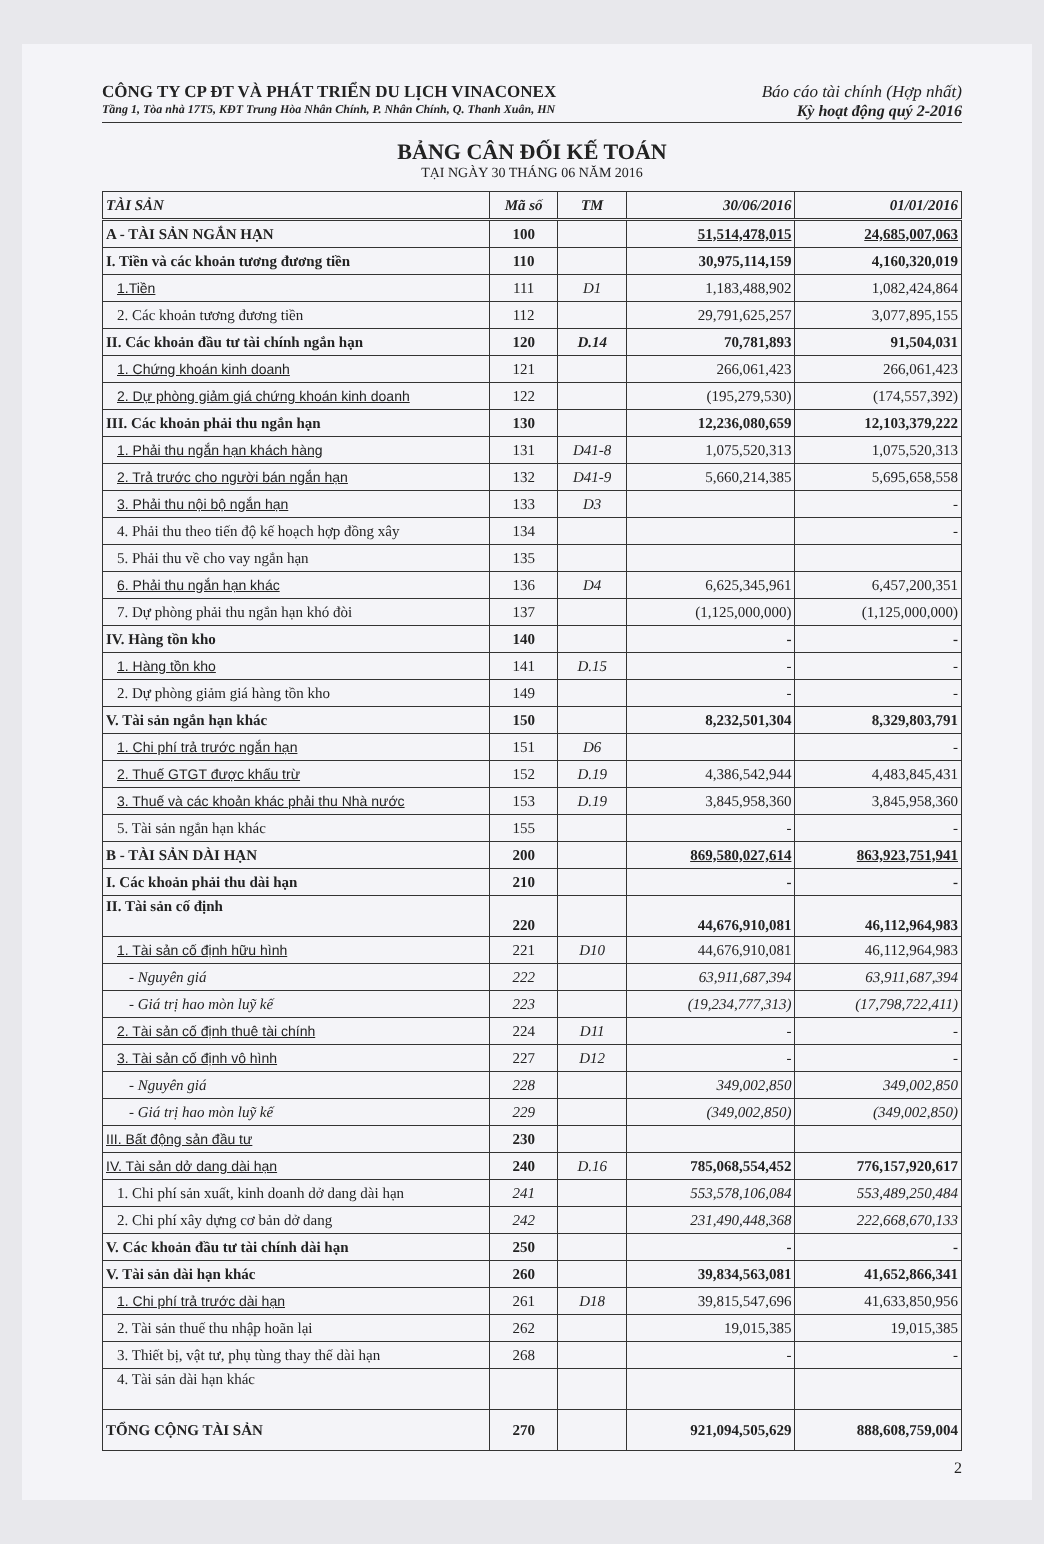CÔNG TY CP ĐT VÀ PHÁT TRIỂN DU LỊCH VINACONEX Báo cáo tài chính (Hợp nhất)
Tầng 1, Tòa nhà 17T5, KĐT Trung Hòa Nhân Chính, P. Nhân Chính, Q. Thanh Xuân, HN Kỳ hoạt động quý 2-2016
BẢNG CÂN ĐỐI KẾ TOÁN
TẠI NGÀY 30 THÁNG 06 NĂM 2016
| TÀI SẢN | Mã số | TM | 30/06/2016 | 01/01/2016 |
| --- | --- | --- | --- | --- |
| A - TÀI SẢN NGẮN HẠN | 100 | | 51,514,478,015 | 24,685,007,063 |
| I. Tiền và các khoản tương đương tiền | 110 | | 30,975,114,159 | 4,160,320,019 |
| 1.Tiền | 111 | D1 | 1,183,488,902 | 1,082,424,864 |
| 2. Các khoản tương đương tiền | 112 | | 29,791,625,257 | 3,077,895,155 |
| II. Các khoản đầu tư tài chính ngắn hạn | 120 | D.14 | 70,781,893 | 91,504,031 |
| 1. Chứng khoán kinh doanh | 121 | | 266,061,423 | 266,061,423 |
| 2. Dự phòng giảm giá chứng khoán kinh doanh | 122 | | (195,279,530) | (174,557,392) |
| III. Các khoản phải thu ngắn hạn | 130 | | 12,236,080,659 | 12,103,379,222 |
| 1. Phải thu ngắn hạn khách hàng | 131 | D41-8 | 1,075,520,313 | 1,075,520,313 |
| 2. Trả trước cho người bán ngắn hạn | 132 | D41-9 | 5,660,214,385 | 5,695,658,558 |
| 3. Phải thu nội bộ ngắn hạn | 133 | D3 | | - |
| 4. Phải thu theo tiến độ kế hoạch hợp đồng xây | 134 | | | - |
| 5. Phải thu về cho vay ngắn hạn | 135 | | | |
| 6. Phải thu ngắn hạn khác | 136 | D4 | 6,625,345,961 | 6,457,200,351 |
| 7. Dự phòng phải thu ngắn hạn khó đòi | 137 | | (1,125,000,000) | (1,125,000,000) |
| IV. Hàng tồn kho | 140 | | - | - |
| 1. Hàng tồn kho | 141 | D.15 | - | - |
| 2. Dự phòng giảm giá hàng tồn kho | 149 | | - | - |
| V. Tài sản ngắn hạn khác | 150 | | 8,232,501,304 | 8,329,803,791 |
| 1. Chi phí trả trước ngắn hạn | 151 | D6 | | - |
| 2. Thuế GTGT được khấu trừ | 152 | D.19 | 4,386,542,944 | 4,483,845,431 |
| 3. Thuế và các khoản khác phải thu Nhà nước | 153 | D.19 | 3,845,958,360 | 3,845,958,360 |
| 5. Tài sản ngắn hạn khác | 155 | | - | - |
| B - TÀI SẢN DÀI HẠN | 200 | | 869,580,027,614 | 863,923,751,941 |
| I. Các khoản phải thu dài hạn | 210 | | - | - |
| II. Tài sản cố định | 220 | | 44,676,910,081 | 46,112,964,983 |
| 1. Tài sản cố định hữu hình | 221 | D10 | 44,676,910,081 | 46,112,964,983 |
| - Nguyên giá | 222 | | 63,911,687,394 | 63,911,687,394 |
| - Giá trị hao mòn luỹ kế | 223 | | (19,234,777,313) | (17,798,722,411) |
| 2. Tài sản cố định thuê tài chính | 224 | D11 | - | - |
| 3. Tài sản cố định vô hình | 227 | D12 | - | - |
| - Nguyên giá | 228 | | 349,002,850 | 349,002,850 |
| - Giá trị hao mòn luỹ kế | 229 | | (349,002,850) | (349,002,850) |
| III. Bất động sản đầu tư | 230 | | | |
| IV. Tài sản dở dang dài hạn | 240 | D.16 | 785,068,554,452 | 776,157,920,617 |
| 1. Chi phí sản xuất, kinh doanh dở dang dài hạn | 241 | | 553,578,106,084 | 553,489,250,484 |
| 2. Chi phí xây dựng cơ bản dở dang | 242 | | 231,490,448,368 | 222,668,670,133 |
| V. Các khoản đầu tư tài chính dài hạn | 250 | | - | - |
| V. Tài sản dài hạn khác | 260 | | 39,834,563,081 | 41,652,866,341 |
| 1. Chi phí trả trước dài hạn | 261 | D18 | 39,815,547,696 | 41,633,850,956 |
| 2. Tài sản thuế thu nhập hoãn lại | 262 | | 19,015,385 | 19,015,385 |
| 3. Thiết bị, vật tư, phụ tùng thay thế dài hạn | 268 | | - | - |
| 4. Tài sản dài hạn khác | | | | |
| TỔNG CỘNG TÀI SẢN | 270 | | 921,094,505,629 | 888,608,759,004 |
2